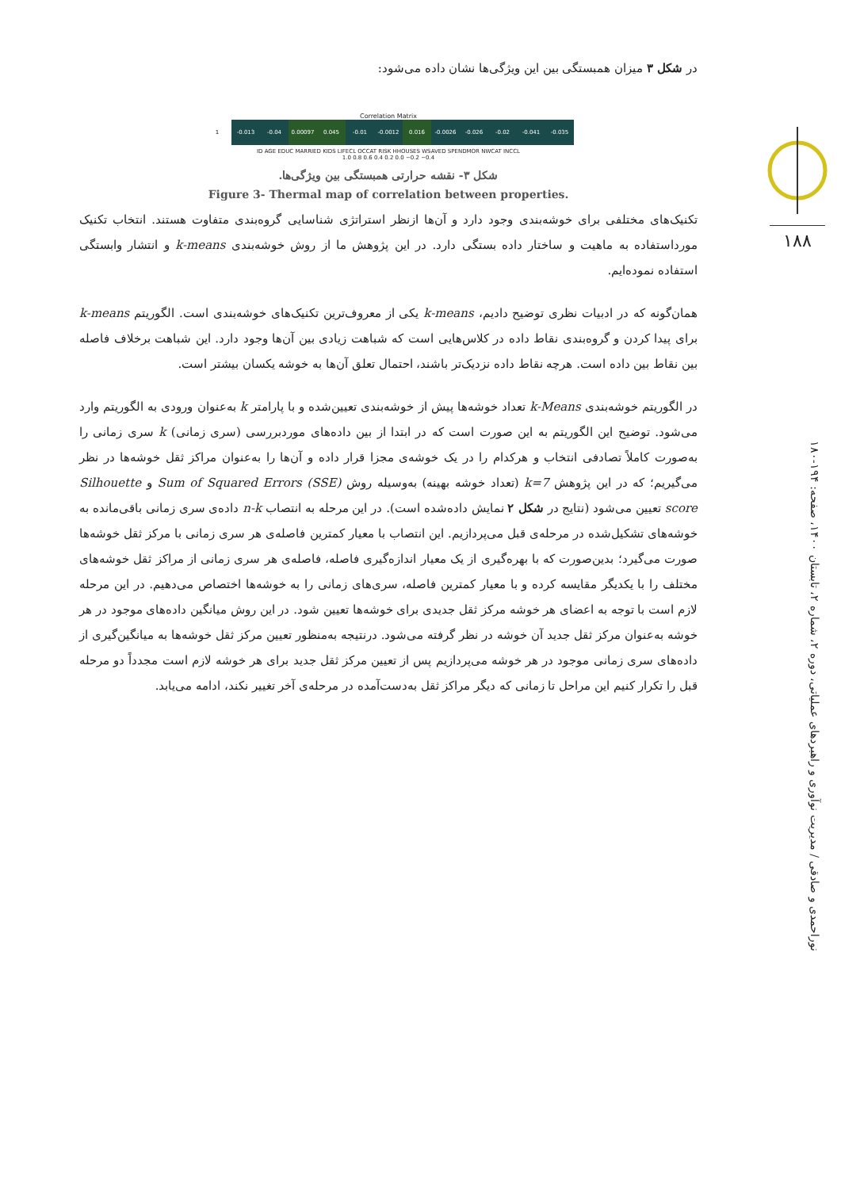۱۸۸
نوراحمدی و صادقی / مدیریت نوآوری و راهبردهای عملیاتی، دوره ۲، شماره ۲، تابستان ۱۴۰۰، صفحه: ۱۹۴-۱۸۰
در شکل ۳ میزان همبستگی بین این ویژگی‌ها نشان داده می‌شود:
Correlation Matrix
1
-0.013
-0.04
0.00097
0.045
-0.01
-0.0012
0.016
-0.0026
-0.026
-0.02
-0.041
-0.035
ID AGE EDUC MARRIED KIDS LIFECL OCCAT RISK HHOUSES WSAVED SPENDMOR NWCAT INCCL
1.0 0.8 0.6 0.4 0.2 0.0 −0.2 −0.4
شکل ۳- نقشه حرارتی همبستگی بین ویژگی‌ها.
Figure 3- Thermal map of correlation between properties.
تکنیک‌های مختلفی برای خوشه‌بندی وجود دارد و آن‌ها ازنظر استراتژی شناسایی گروه‌بندی متفاوت هستند. انتخاب تکنیک مورداستفاده به ماهیت و ساختار داده بستگی دارد. در این پژوهش ما از روش خوشه‌بندی k-means و انتشار وابستگی استفاده نموده‌ایم.
همان‌گونه که در ادبیات نظری توضیح دادیم، k-means یکی از معروف‌ترین تکنیک‌های خوشه‌بندی است. الگوریتم k-means برای پیدا کردن و گروه‌بندی نقاط داده در کلاس‌هایی است که شباهت زیادی بین آن‌ها وجود دارد. این شباهت برخلاف فاصله بین نقاط بین داده است. هرچه نقاط داده نزدیک‌تر باشند، احتمال تعلق آن‌ها به خوشه یکسان بیشتر است.
در الگوریتم خوشه‌بندی k-Means تعداد خوشه‌ها پیش از خوشه‌بندی تعیین‌شده و با پارامتر k به‌عنوان ورودی به الگوریتم وارد می‌شود. توضیح این الگوریتم به این صورت است که در ابتدا از بین داده‌های موردبررسی (سری زمانی) k سری زمانی را به‌صورت کاملاً تصادفی انتخاب و هرکدام را در یک خوشه‌ی مجزا قرار داده و آن‌ها را به‌عنوان مراکز ثقل خوشه‌ها در نظر می‌گیریم؛ که در این پژوهش k=7 (تعداد خوشه بهینه) به‌وسیله روش Sum of Squared Errors (SSE) و Silhouette score تعیین می‌شود (نتایج در شکل ۲ نمایش داده‌شده است). در این مرحله به انتصاب n-k داده‌ی سری زمانی باقی‌مانده به خوشه‌های تشکیل‌شده در مرحله‌ی قبل می‌پردازیم. این انتصاب با معیار کمترین فاصله‌ی هر سری زمانی با مرکز ثقل خوشه‌ها صورت می‌گیرد؛ بدین‌صورت که با بهره‌گیری از یک معیار اندازه‌گیری فاصله، فاصله‌ی هر سری زمانی از مراکز ثقل خوشه‌های مختلف را با یکدیگر مقایسه کرده و با معیار کمترین فاصله، سری‌های زمانی را به خوشه‌ها اختصاص می‌دهیم. در این مرحله لازم است با توجه به اعضای هر خوشه مرکز ثقل جدیدی برای خوشه‌ها تعیین شود. در این روش میانگین داده‌های موجود در هر خوشه به‌عنوان مرکز ثقل جدید آن خوشه در نظر گرفته می‌شود. درنتیجه به‌منظور تعیین مرکز ثقل خوشه‌ها به میانگین‌گیری از داده‌های سری زمانی موجود در هر خوشه می‌پردازیم پس از تعیین مرکز ثقل جدید برای هر خوشه لازم است مجدداً دو مرحله قبل را تکرار کنیم این مراحل تا زمانی که دیگر مراکز ثقل به‌دست‌آمده در مرحله‌ی آخر تغییر نکند، ادامه می‌یابد.